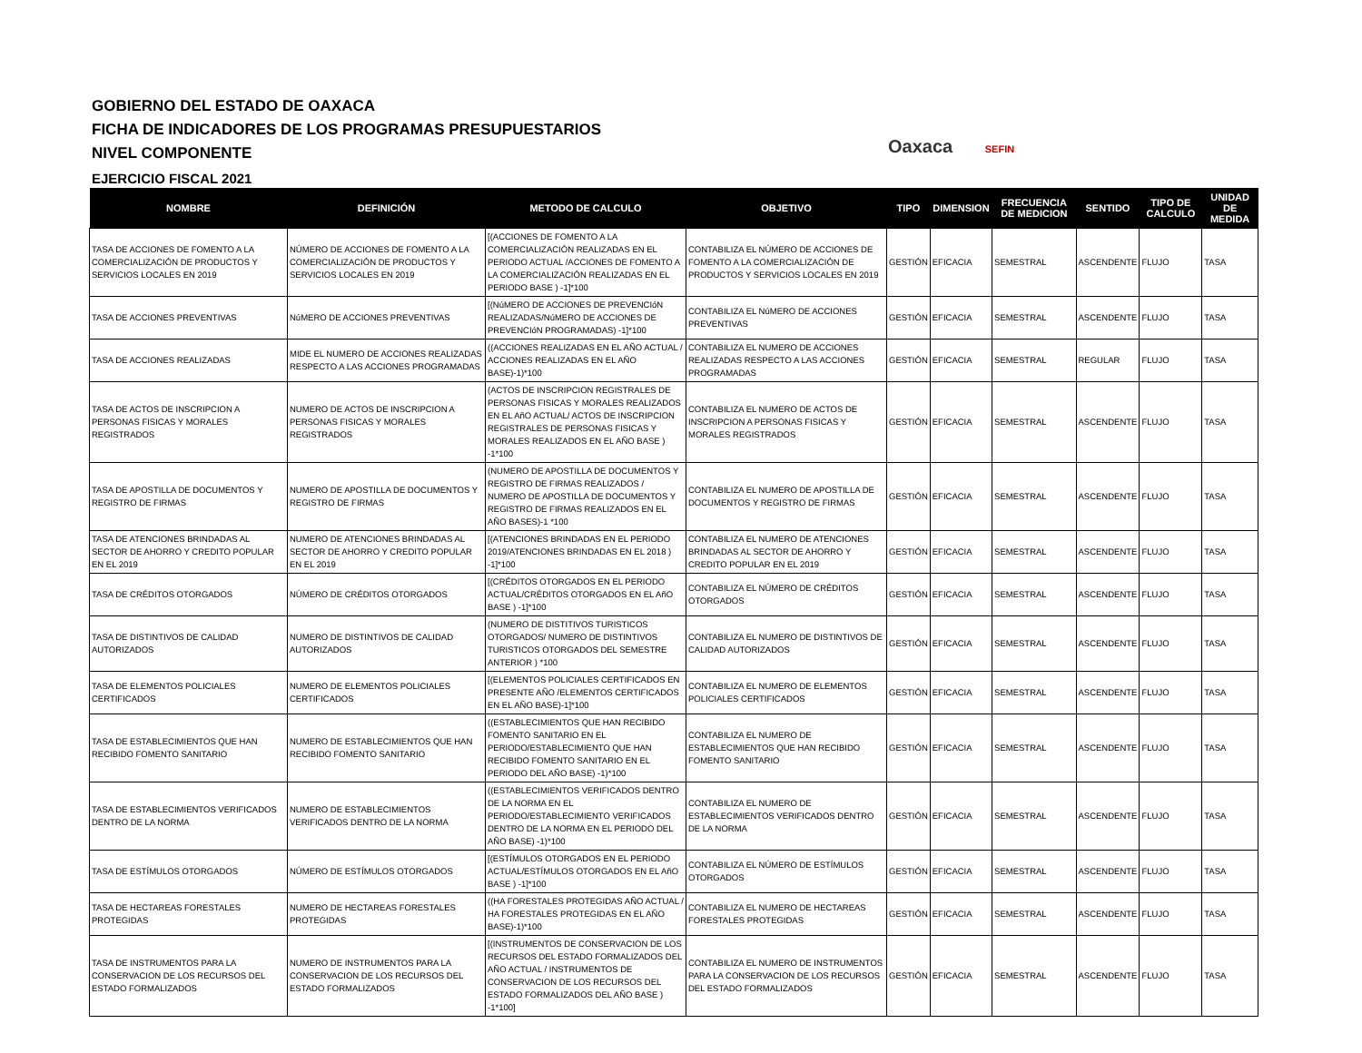GOBIERNO DEL ESTADO DE OAXACA
FICHA DE INDICADORES DE LOS PROGRAMAS PRESUPUESTARIOS
NIVEL COMPONENTE
EJERCICIO FISCAL 2021
Oaxaca SEFIN
| NOMBRE | DEFINICIÓN | METODO DE CALCULO | OBJETIVO | TIPO | DIMENSION | FRECUENCIA DE MEDICION | SENTIDO | TIPO DE CALCULO | UNIDAD DE MEDIDA |
| --- | --- | --- | --- | --- | --- | --- | --- | --- | --- |
| TASA DE ACCIONES DE FOMENTO A LA COMERCIALIZACIÓN DE PRODUCTOS Y SERVICIOS LOCALES EN 2019 | NÚMERO DE ACCIONES DE FOMENTO A LA COMERCIALIZACIÓN DE PRODUCTOS Y SERVICIOS LOCALES EN 2019 | [(ACCIONES DE FOMENTO A LA COMERCIALIZACIÓN REALIZADAS EN EL PERIODO ACTUAL /ACCIONES DE FOMENTO A LA COMERCIALIZACIÓN REALIZADAS EN EL PERIODO BASE ) -1]*100 | CONTABILIZA EL NÚMERO DE ACCIONES DE FOMENTO A LA COMERCIALIZACIÓN DE PRODUCTOS Y SERVICIOS LOCALES EN 2019 | GESTIÓN | EFICACIA | SEMESTRAL | ASCENDENTE | FLUJO | TASA |
| TASA DE ACCIONES PREVENTIVAS | NúMERO DE ACCIONES PREVENTIVAS | [(NúMERO DE ACCIONES DE PREVENCIóN REALIZADAS/NúMERO DE ACCIONES DE PREVENCIóN PROGRAMADAS) -1]*100 | CONTABILIZA EL NúMERO DE ACCIONES PREVENTIVAS | GESTIÓN | EFICACIA | SEMESTRAL | ASCENDENTE | FLUJO | TASA |
| TASA DE ACCIONES REALIZADAS | MIDE EL NUMERO DE ACCIONES REALIZADAS RESPECTO A LAS ACCIONES PROGRAMADAS | ((ACCIONES REALIZADAS EN EL AÑO ACTUAL / ACCIONES REALIZADAS EN EL AÑO BASE)-1)*100 | CONTABILIZA EL NUMERO DE ACCIONES REALIZADAS RESPECTO A LAS ACCIONES PROGRAMADAS | GESTIÓN | EFICACIA | SEMESTRAL | REGULAR | FLUJO | TASA |
| TASA DE ACTOS DE INSCRIPCION A PERSONAS FISICAS Y MORALES REGISTRADOS | NUMERO DE ACTOS DE INSCRIPCION A PERSONAS FISICAS Y MORALES REGISTRADOS | (ACTOS DE INSCRIPCION REGISTRALES DE PERSONAS FISICAS Y MORALES REALIZADOS EN EL AñO ACTUAL/ ACTOS DE INSCRIPCION REGISTRALES DE PERSONAS FISICAS Y MORALES REALIZADOS EN EL AÑO BASE ) -1*100 | CONTABILIZA EL NUMERO DE ACTOS DE INSCRIPCION A PERSONAS FISICAS Y MORALES REGISTRADOS | GESTIÓN | EFICACIA | SEMESTRAL | ASCENDENTE | FLUJO | TASA |
| TASA DE APOSTILLA DE DOCUMENTOS Y REGISTRO DE FIRMAS | NUMERO DE APOSTILLA DE DOCUMENTOS Y REGISTRO DE FIRMAS | (NUMERO DE APOSTILLA DE DOCUMENTOS Y REGISTRO DE FIRMAS REALIZADOS / NUMERO DE APOSTILLA DE DOCUMENTOS Y REGISTRO DE FIRMAS REALIZADOS EN EL AÑO BASES)-1 *100 | CONTABILIZA EL NUMERO DE APOSTILLA DE DOCUMENTOS Y REGISTRO DE FIRMAS | GESTIÓN | EFICACIA | SEMESTRAL | ASCENDENTE | FLUJO | TASA |
| TASA DE ATENCIONES BRINDADAS AL SECTOR DE AHORRO Y CREDITO POPULAR EN EL 2019 | NUMERO DE ATENCIONES BRINDADAS AL SECTOR DE AHORRO Y CREDITO POPULAR EN EL 2019 | [(ATENCIONES BRINDADAS EN EL PERIODO 2019/ATENCIONES BRINDADAS EN EL 2018 ) -1]*100 | CONTABILIZA EL NUMERO DE ATENCIONES BRINDADAS AL SECTOR DE AHORRO Y CREDITO POPULAR EN EL 2019 | GESTIÓN | EFICACIA | SEMESTRAL | ASCENDENTE | FLUJO | TASA |
| TASA DE CRÉDITOS OTORGADOS | NÚMERO DE CRÉDITOS OTORGADOS | [(CRÉDITOS OTORGADOS EN EL PERIODO ACTUAL/CRÉDITOS OTORGADOS EN EL AñO BASE ) -1]*100 | CONTABILIZA EL NÚMERO DE CRÉDITOS OTORGADOS | GESTIÓN | EFICACIA | SEMESTRAL | ASCENDENTE | FLUJO | TASA |
| TASA DE DISTINTIVOS DE CALIDAD AUTORIZADOS | NUMERO DE DISTINTIVOS DE CALIDAD AUTORIZADOS | (NUMERO DE DISTITIVOS TURISTICOS OTORGADOS/ NUMERO DE DISTINTIVOS TURISTICOS OTORGADOS DEL SEMESTRE ANTERIOR ) *100 | CONTABILIZA EL NUMERO DE DISTINTIVOS DE CALIDAD AUTORIZADOS | GESTIÓN | EFICACIA | SEMESTRAL | ASCENDENTE | FLUJO | TASA |
| TASA DE ELEMENTOS POLICIALES CERTIFICADOS | NUMERO DE ELEMENTOS POLICIALES CERTIFICADOS | [(ELEMENTOS POLICIALES CERTIFICADOS EN PRESENTE AÑO /ELEMENTOS CERTIFICADOS EN EL AÑO BASE)-1]*100 | CONTABILIZA EL NUMERO DE ELEMENTOS POLICIALES CERTIFICADOS | GESTIÓN | EFICACIA | SEMESTRAL | ASCENDENTE | FLUJO | TASA |
| TASA DE ESTABLECIMIENTOS QUE HAN RECIBIDO FOMENTO SANITARIO | NUMERO DE ESTABLECIMIENTOS QUE HAN RECIBIDO FOMENTO SANITARIO | ((ESTABLECIMIENTOS QUE HAN RECIBIDO FOMENTO SANITARIO EN EL PERIODO/ESTABLECIMIENTO QUE HAN RECIBIDO FOMENTO SANITARIO EN EL PERIODO DEL AÑO BASE) -1)*100 | CONTABILIZA EL NUMERO DE ESTABLECIMIENTOS QUE HAN RECIBIDO FOMENTO SANITARIO | GESTIÓN | EFICACIA | SEMESTRAL | ASCENDENTE | FLUJO | TASA |
| TASA DE ESTABLECIMIENTOS VERIFICADOS DENTRO DE LA NORMA | NUMERO DE ESTABLECIMIENTOS VERIFICADOS DENTRO DE LA NORMA | ((ESTABLECIMIENTOS VERIFICADOS DENTRO DE LA NORMA EN EL PERIODO/ESTABLECIMIENTO VERIFICADOS DENTRO DE LA NORMA EN EL PERIODO DEL AÑO BASE) -1)*100 | CONTABILIZA EL NUMERO DE ESTABLECIMIENTOS VERIFICADOS DENTRO DE LA NORMA | GESTIÓN | EFICACIA | SEMESTRAL | ASCENDENTE | FLUJO | TASA |
| TASA DE ESTÍMULOS OTORGADOS | NÚMERO DE ESTÍMULOS OTORGADOS | [(ESTÍMULOS OTORGADOS EN EL PERIODO ACTUAL/ESTÍMULOS OTORGADOS EN EL AñO BASE ) -1]*100 | CONTABILIZA EL NÚMERO DE ESTÍMULOS OTORGADOS | GESTIÓN | EFICACIA | SEMESTRAL | ASCENDENTE | FLUJO | TASA |
| TASA DE HECTAREAS FORESTALES PROTEGIDAS | NUMERO DE HECTAREAS FORESTALES PROTEGIDAS | ((HA FORESTALES PROTEGIDAS AÑO ACTUAL / HA FORESTALES PROTEGIDAS EN EL AÑO BASE)-1)*100 | CONTABILIZA EL NUMERO DE HECTAREAS FORESTALES PROTEGIDAS | GESTIÓN | EFICACIA | SEMESTRAL | ASCENDENTE | FLUJO | TASA |
| TASA DE INSTRUMENTOS PARA LA CONSERVACION DE LOS RECURSOS DEL ESTADO FORMALIZADOS | NUMERO DE INSTRUMENTOS PARA LA CONSERVACION DE LOS RECURSOS DEL ESTADO FORMALIZADOS | [(INSTRUMENTOS DE CONSERVACION DE LOS RECURSOS DEL ESTADO FORMALIZADOS DEL AÑO ACTUAL / INSTRUMENTOS DE CONSERVACION DE LOS RECURSOS DEL ESTADO FORMALIZADOS DEL AÑO BASE ) -1*100] | CONTABILIZA EL NUMERO DE INSTRUMENTOS PARA LA CONSERVACION DE LOS RECURSOS DEL ESTADO FORMALIZADOS | GESTIÓN | EFICACIA | SEMESTRAL | ASCENDENTE | FLUJO | TASA |